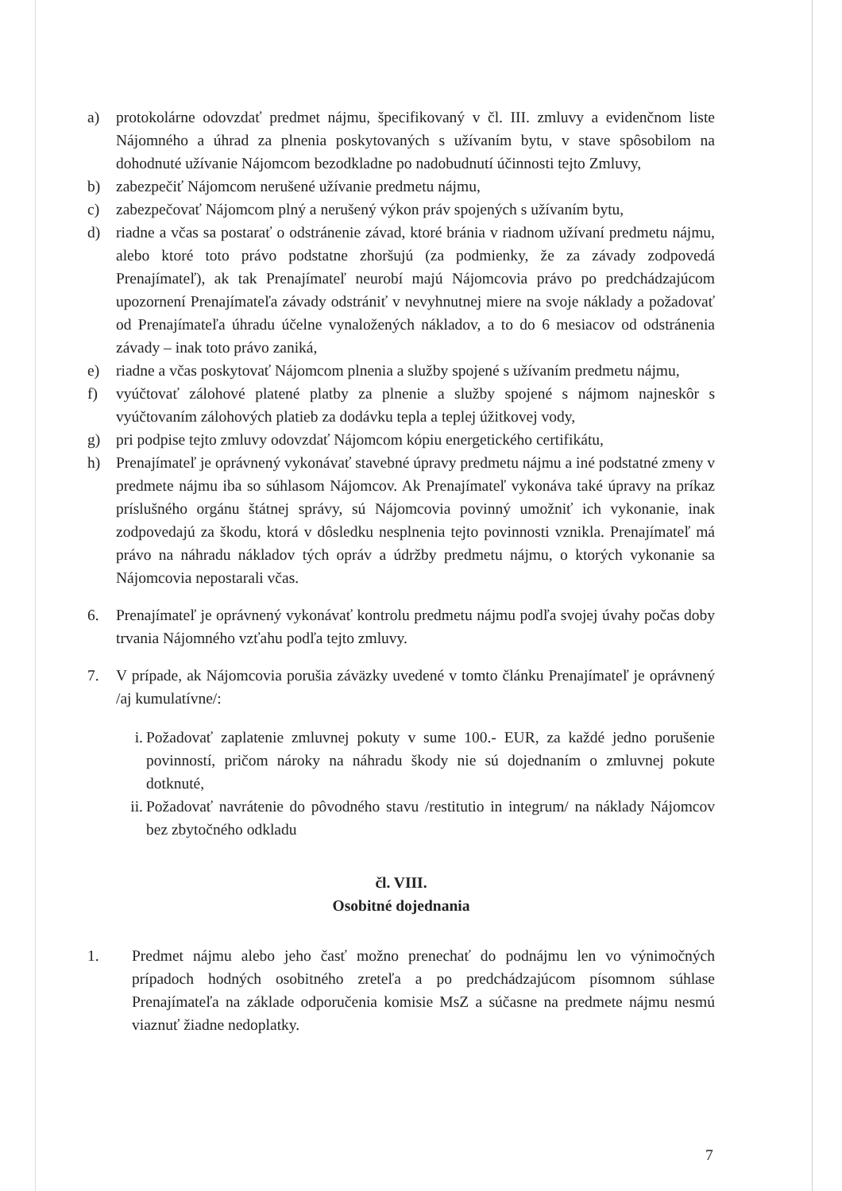a) protokolárne odovzdať predmet nájmu, špecifikovaný v čl. III. zmluvy a evidenčnom liste Nájomného a úhrad za plnenia poskytovaných s užívaním bytu, v stave spôsobilom na dohodnuté užívanie Nájomcom bezodkladne po nadobudnutí účinnosti tejto Zmluvy,
b) zabezpečiť Nájomcom nerušené užívanie predmetu nájmu,
c) zabezpečovať Nájomcom plný a nerušený výkon práv spojených s užívaním bytu,
d) riadne a včas sa postarať o odstránenie závad, ktoré bránia v riadnom užívaní predmetu nájmu, alebo ktoré toto právo podstatne zhoršujú (za podmienky, že za závady zodpovedá Prenajímateľ), ak tak Prenajímateľ neurobí majú Nájomcovia právo po predchádzajúcom upozornení Prenajímateľa závady odstrániť v nevyhnutnej miere na svoje náklady a požadovať od Prenajímateľa úhradu účelne vynaložených nákladov, a to do 6 mesiacov od odstránenia závady – inak toto právo zaniká,
e) riadne a včas poskytovať Nájomcom plnenia a služby spojené s užívaním predmetu nájmu,
f) vyúčtovať zálohové platené platby za plnenie a služby spojené s nájmom najneskôr s vyúčtovaním zálohových platieb za dodávku tepla a teplej úžitkovej vody,
g) pri podpise tejto zmluvy odovzdať Nájomcom kópiu energetického certifikátu,
h) Prenajímateľ je oprávnený vykonávať stavebné úpravy predmetu nájmu a iné podstatné zmeny v predmete nájmu iba so súhlasom Nájomcov. Ak Prenajímateľ vykonáva také úpravy na príkaz príslušného orgánu štátnej správy, sú Nájomcovia povinný umožniť ich vykonanie, inak zodpovedajú za škodu, ktorá v dôsledku nesplnenia tejto povinnosti vznikla. Prenajímateľ má právo na náhradu nákladov tých opráv a údržby predmetu nájmu, o ktorých vykonanie sa Nájomcovia nepostarali včas.
6. Prenajímateľ je oprávnený vykonávať kontrolu predmetu nájmu podľa svojej úvahy počas doby trvania Nájomného vzťahu podľa tejto zmluvy.
7. V prípade, ak Nájomcovia porušia záväzky uvedené v tomto článku Prenajímateľ je oprávnený /aj kumulatívne/:
i. Požadovať zaplatenie zmluvnej pokuty v sume 100.- EUR, za každé jedno porušenie povinností, pričom nároky na náhradu škody nie sú dojednaním o zmluvnej pokute dotknuté,
ii. Požadovať navrátenie do pôvodného stavu /restitutio in integrum/ na náklady Nájomcov bez zbytočného odkladu
čl. VIII.
Osobitné dojednania
1. Predmet nájmu alebo jeho časť možno prenechať do podnájmu len vo výnimočných prípadoch hodných osobitného zreteľa a po predchádzajúcom písomnom súhlase Prenajímateľa na základe odporučenia komisie MsZ a súčasne na predmete nájmu nesmú viaznuť žiadne nedoplatky.
7